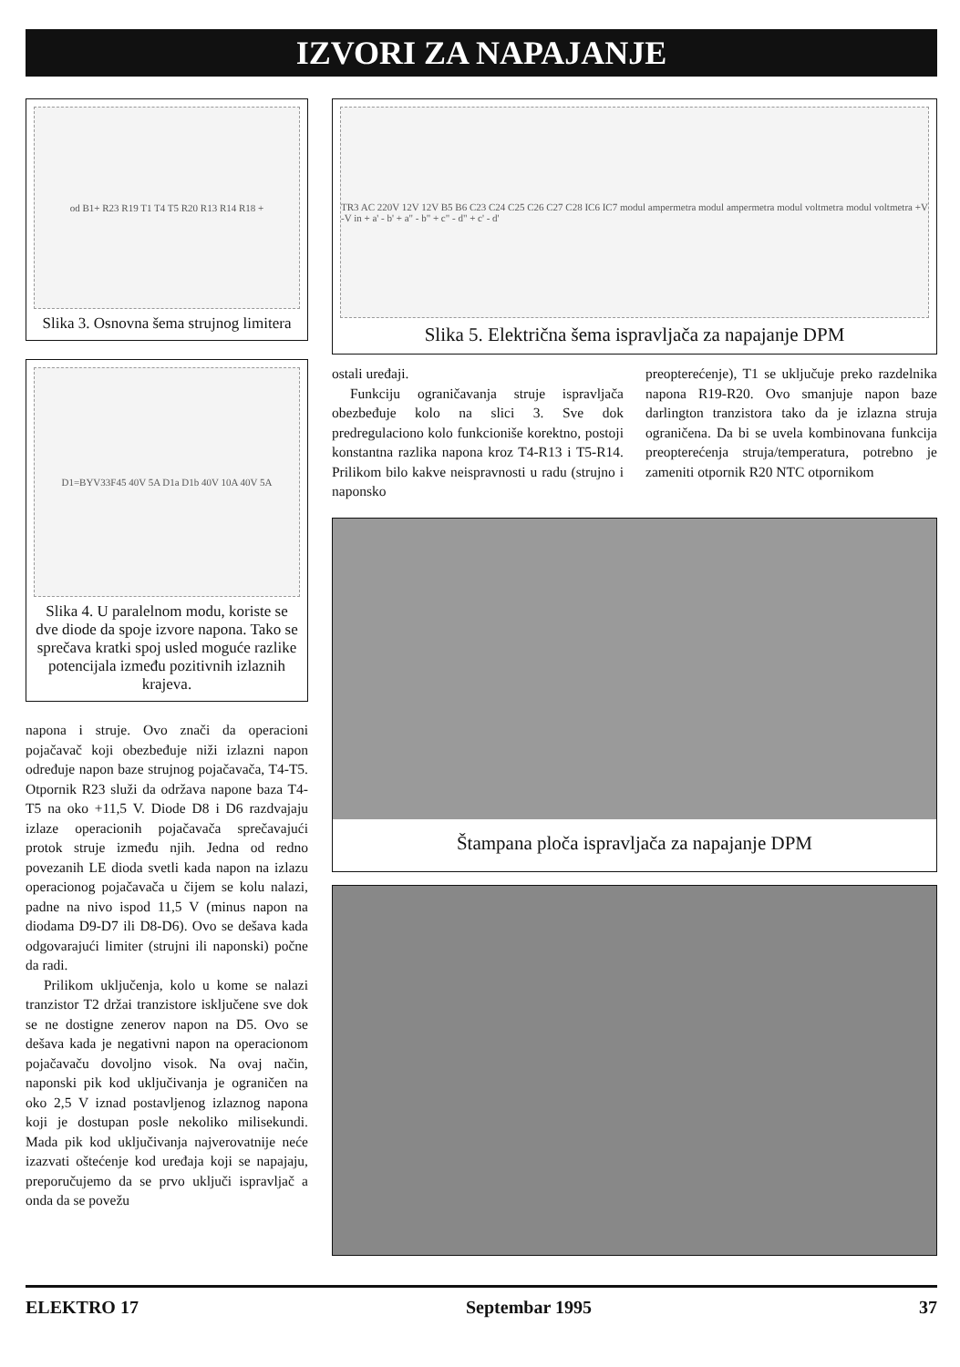IZVORI ZA NAPAJANJE
od B1+ R23 R19 T1 T4 T5 R20 R13 R14 R18 +
Slika 3. Osnovna šema strujnog limitera
D1=BYV33F45 40V 5A D1a D1b 40V 10A 40V 5A
Slika 4. U paralelnom modu, koriste se dve diode da spoje izvore napona. Tako se sprečava kratki spoj usled moguće razlike potencijala između pozitivnih izlaznih krajeva.
napona i struje. Ovo znači da operacioni pojačavač koji obezbeđuje niži izlazni napon određuje napon baze strujnog pojačavača, T4-T5. Otpornik R23 služi da održava napone baza T4-T5 na oko +11,5 V. Diode D8 i D6 razdvajaju izlaze operacionih pojačavača sprečavajući protok struje između njih. Jedna od redno povezanih LE dioda svetli kada napon na izlazu operacionog pojačavača u čijem se kolu nalazi, padne na nivo ispod 11,5 V (minus napon na diodama D9-D7 ili D8-D6). Ovo se dešava kada odgovarajući limiter (strujni ili naponski) počne da radi.
Prilikom uključenja, kolo u kome se nalazi tranzistor T2 držai tranzistore isključene sve dok se ne dostigne zenerov napon na D5. Ovo se dešava kada je negativni napon na operacionom pojačavaču dovoljno visok. Na ovaj način, naponski pik kod uključivanja je ograničen na oko 2,5 V iznad postavljenog izlaznog napona koji je dostupan posle nekoliko milisekundi. Mada pik kod uključivanja najverovatnije neće izazvati oštećenje kod uređaja koji se napajaju, preporučujemo da se prvo uključi ispravljač a onda da se povežu
TR3 AC 220V 12V 12V B5 B6 C23 C24 C25 C26 C27 C28 IC6 IC7 modul ampermetra modul ampermetra modul voltmetra modul voltmetra +V -V in + a' - b' + a" - b" + c" - d" + c' - d'
Slika 5. Električna šema ispravljača za napajanje DPM
ostali uređaji.
Funkciju ograničavanja struje ispravljača obezbeđuje kolo na slici 3. Sve dok predregulaciono kolo funkcioniše korektno, postoji konstantna razlika napona kroz T4-R13 i T5-R14. Prilikom bilo kakve neispravnosti u radu (strujno i naponsko
preopterećenje), T1 se uključuje preko razdelnika napona R19-R20. Ovo smanjuje napon baze darlington tranzistora tako da je izlazna struja ograničena. Da bi se uvela kombinovana funkcija preopterećenja struja/temperatura, potrebno je zameniti otpornik R20 NTC otpornikom
Štampana ploča ispravljača za napajanje DPM
ELEKTRO 17 Septembar 1995 37